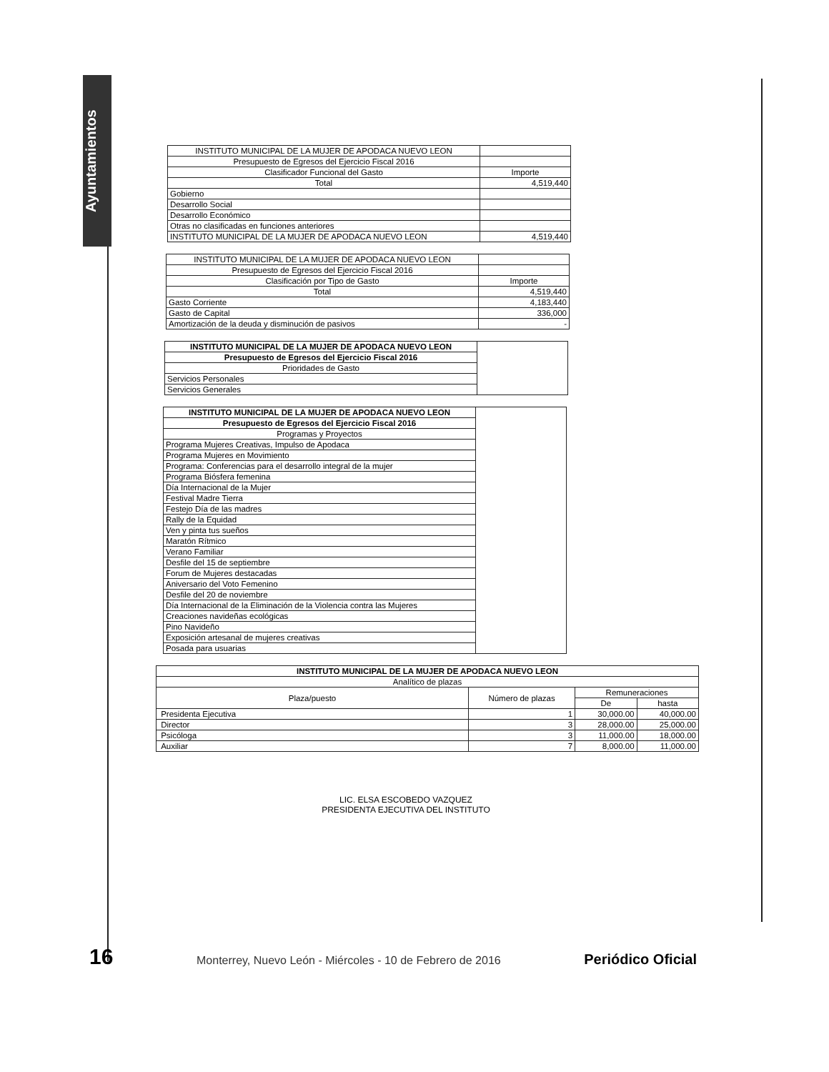Ayuntamientos
| INSTITUTO MUNICIPAL DE LA MUJER DE APODACA NUEVO LEON | |
| Presupuesto de Egresos del Ejercicio Fiscal 2016 | |
| Clasificador Funcional del Gasto | Importe |
| Total | 4,519,440 |
| Gobierno | |
| Desarrollo Social | |
| Desarrollo Económico | |
| Otras no clasificadas en funciones anteriores | |
| INSTITUTO MUNICIPAL DE LA MUJER DE APODACA NUEVO LEON | 4,519,440 |
| INSTITUTO MUNICIPAL DE LA MUJER DE APODACA NUEVO LEON | |
| Presupuesto de Egresos del Ejercicio Fiscal 2016 | |
| Clasificación por Tipo de Gasto | Importe |
| Total | 4,519,440 |
| Gasto Corriente | 4,183,440 |
| Gasto de Capital | 336,000 |
| Amortización de la deuda y disminución de pasivos | - |
| INSTITUTO MUNICIPAL DE LA MUJER DE APODACA NUEVO LEON | |
| Presupuesto de Egresos del Ejercicio Fiscal 2016 | |
| Prioridades de Gasto | |
| Servicios Personales | |
| Servicios Generales | |
| INSTITUTO MUNICIPAL DE LA MUJER DE APODACA NUEVO LEON | |
| Presupuesto de Egresos del Ejercicio Fiscal 2016 | |
| Programas y Proyectos | |
| Programa Mujeres Creativas, Impulso de Apodaca | |
| Programa Mujeres en Movimiento | |
| Programa: Conferencias para el desarrollo integral de la mujer | |
| Programa Biósfera femenina | |
| Día Internacional de la Mujer | |
| Festival Madre Tierra | |
| Festejo Día de las madres | |
| Rally de la Equidad | |
| Ven y pinta tus sueños | |
| Maratón Rítmico | |
| Verano Familiar | |
| Desfile del 15 de septiembre | |
| Forum de Mujeres destacadas | |
| Aniversario del Voto Femenino | |
| Desfile del 20 de noviembre | |
| Día Internacional de la Eliminación de la Violencia contra las Mujeres | |
| Creaciones navideñas ecológicas | |
| Pino Navideño | |
| Exposición artesanal de mujeres creativas | |
| Posada para usuarias | |
| INSTITUTO MUNICIPAL DE LA MUJER DE APODACA NUEVO LEON | | | |
| Analítico de plazas | | | |
| Plaza/puesto | Número de plazas | Remuneraciones | |
| | | De | hasta |
| Presidenta Ejecutiva | 1 | 30,000.00 | 40,000.00 |
| Director | 3 | 28,000.00 | 25,000.00 |
| Psicóloga | 3 | 11,000.00 | 18,000.00 |
| Auxiliar | 7 | 8,000.00 | 11,000.00 |
LIC. ELSA ESCOBEDO VAZQUEZ
PRESIDENTA EJECUTIVA DEL INSTITUTO
16 Monterrey, Nuevo León - Miércoles - 10 de Febrero de 2016 Periódico Oficial